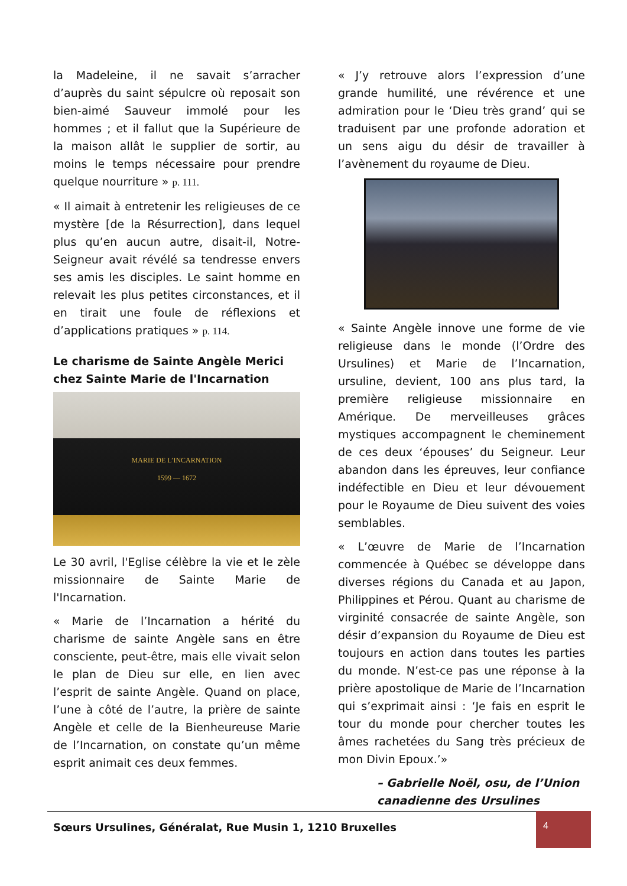la Madeleine, il ne savait s’arracher d’auprès du saint sépulcre où reposait son bien-aimé Sauveur immolé pour les hommes ; et il fallut que la Supérieure de la maison allât le supplier de sortir, au moins le temps nécessaire pour prendre quelque nourriture » p. 111.
« Il aimait à entretenir les religieuses de ce mystère [de la Résurrection], dans lequel plus qu’en aucun autre, disait-il, Notre-Seigneur avait révélé sa tendresse envers ses amis les disciples. Le saint homme en relevait les plus petites circonstances, et il en tirait une foule de réflexions et d’applications pratiques » p. 114.
Le charisme de Sainte Angèle Merici chez Sainte Marie de l'Incarnation
MARIE DE L’INCARNATION
1599 — 1672
Le 30 avril, l'Eglise célèbre la vie et le zèle missionnaire de Sainte Marie de l'Incarnation.
« Marie de l’Incarnation a hérité du charisme de sainte Angèle sans en être consciente, peut-être, mais elle vivait selon le plan de Dieu sur elle, en lien avec l’esprit de sainte Angèle. Quand on place, l’une à côté de l’autre, la prière de sainte Angèle et celle de la Bienheureuse Marie de l’Incarnation, on constate qu’un même esprit animait ces deux femmes.
« J’y retrouve alors l’expression d’une grande humilité, une révérence et une admiration pour le ‘Dieu très grand’ qui se traduisent par une profonde adoration et un sens aigu du désir de travailler à l’avènement du royaume de Dieu.
« Sainte Angèle innove une forme de vie religieuse dans le monde (l’Ordre des Ursulines) et Marie de l’Incarnation, ursuline, devient, 100 ans plus tard, la première religieuse missionnaire en Amérique. De merveilleuses grâces mystiques accompagnent le cheminement de ces deux ‘épouses’ du Seigneur. Leur abandon dans les épreuves, leur confiance indéfectible en Dieu et leur dévouement pour le Royaume de Dieu suivent des voies semblables.
« L’œuvre de Marie de l’Incarnation commencée à Québec se développe dans diverses régions du Canada et au Japon, Philippines et Pérou. Quant au charisme de virginité consacrée de sainte Angèle, son désir d’expansion du Royaume de Dieu est toujours en action dans toutes les parties du monde. N’est-ce pas une réponse à la prière apostolique de Marie de l’Incarnation qui s’exprimait ainsi : ‘Je fais en esprit le tour du monde pour chercher toutes les âmes rachetées du Sang très précieux de mon Divin Epoux.’»
– Gabrielle Noël, osu, de l’Union canadienne des Ursulines
Sœurs Ursulines, Généralat, Rue Musin 1, 1210 Bruxelles 4